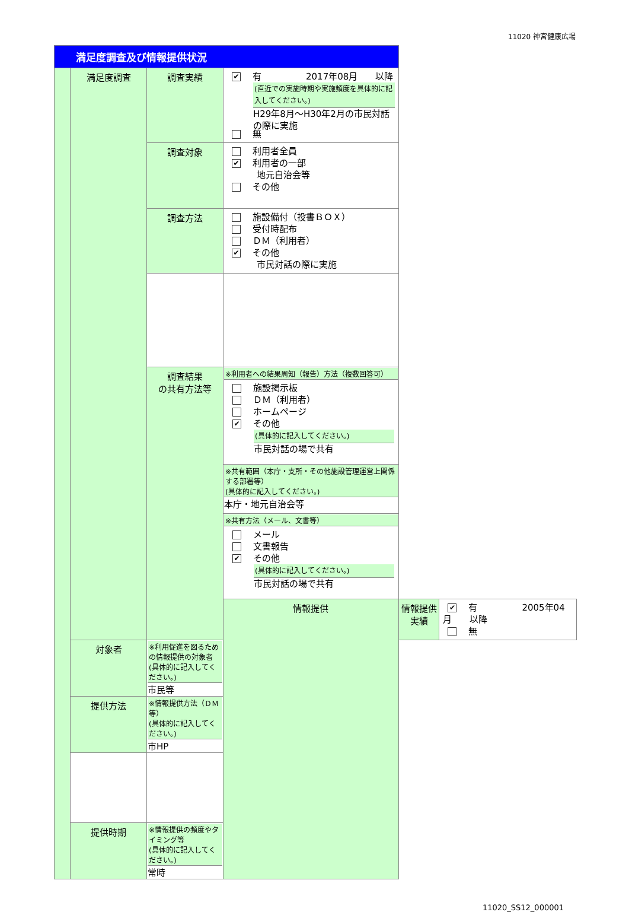11020 神宮健康広場
| 満足度調査及び情報提供状況 | | | | | |
| | 満足度調査 | 調査実績 | ✔ 有 2017年08月 以降 (直近での実施時期や実施頻度を具体的に記入してください。) H29年8月～H30年2月の市民対話の際に実施 無 | | |
| | | 調査対象 | 利用者全員 ✔ 利用者の一部 地元自治会等 その他 | | |
| | | 調査方法 | 施設備付（投書ＢＯＸ） 受付時配布 ＤＭ（利用者） ✔ その他 市民対話の際に実施 | | |
| | | 調査結果 の共有方法等 | ※利用者への結果周知（報告）方法（複数回答可） 施設掲示板 ＤＭ（利用者） ホームページ ✔ その他 (具体的に記入してください。) 市民対話の場で共有 | | |
| | | | ※共有範囲（本庁・支所・その他施設管理運営上関係する部署等） (具体的に記入してください。) 本庁・地元自治会等 | | |
| | | | ※共有方法（メール、文書等） メール 文書報告 ✔ その他 (具体的に記入してください。) 市民対話の場で共有 | | |
| | | | 情報提供 | 情報提供実績 | ✔ 有 2005年04月 以降 無 |
| | 対象者 | ※利用促進を図るための情報提供の対象者 (具体的に記入してください。) 市民等 | | | |
| | 提供方法 | ※情報提供方法（ＤＭ等） (具体的に記入してください。) 市HP | | | |
| | 提供時期 | ※情報提供の頻度やタイミング等 (具体的に記入してください。) 常時 | | | |
11020_SS12_000001